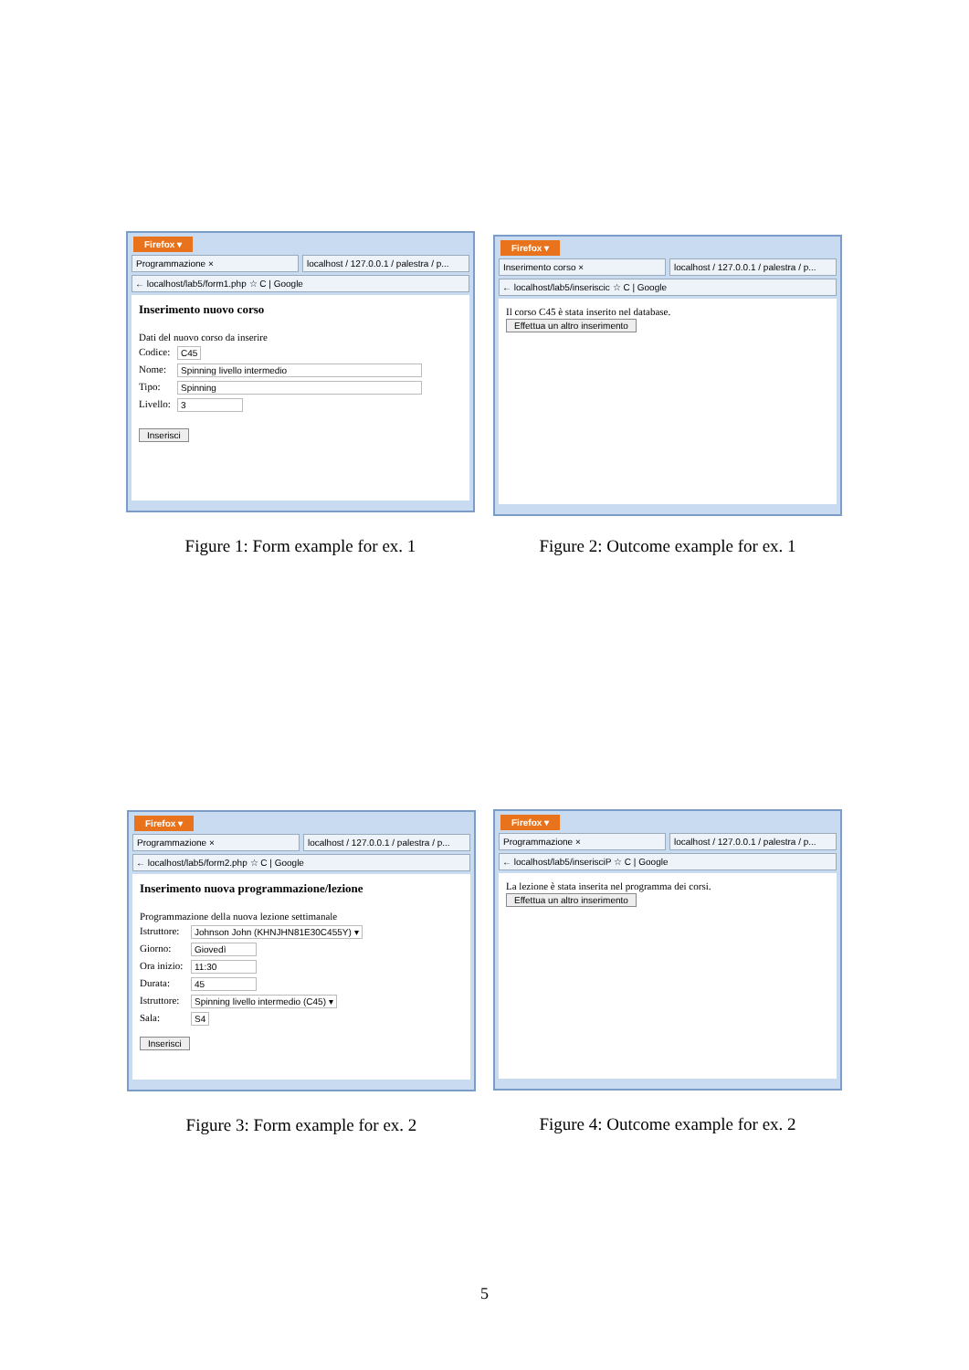Firefox ▾
Programmazione × localhost / 127.0.0.1 / palestra / p...
← localhost/lab5/form1.php ☆ C | Google
Inserimento nuovo corso
Dati del nuovo corso da inserire
Codice: C45
Nome: Spinning livello intermedio
Tipo: Spinning
Livello: 3
Inserisci
Figure 1: Form example for ex. 1
Firefox ▾
Inserimento corso × localhost / 127.0.0.1 / palestra / p...
← localhost/lab5/inseriscic ☆ C | Google
Il corso C45 è stata inserito nel database.
Effettua un altro inserimento
Figure 2: Outcome example for ex. 1
Firefox ▾
Programmazione × localhost / 127.0.0.1 / palestra / p...
← localhost/lab5/form2.php ☆ C | Google
Inserimento nuova programmazione/lezione
Programmazione della nuova lezione settimanale
Istruttore: Johnson John (KHNJHN81E30C455Y) ▾
Giorno: Giovedì
Ora inizio: 11:30
Durata: 45
Istruttore: Spinning livello intermedio (C45) ▾
Sala: S4
Inserisci
Figure 3: Form example for ex. 2
Firefox ▾
Programmazione × localhost / 127.0.0.1 / palestra / p...
← localhost/lab5/inserisciP ☆ C | Google
La lezione è stata inserita nel programma dei corsi.
Effettua un altro inserimento
Figure 4: Outcome example for ex. 2
5